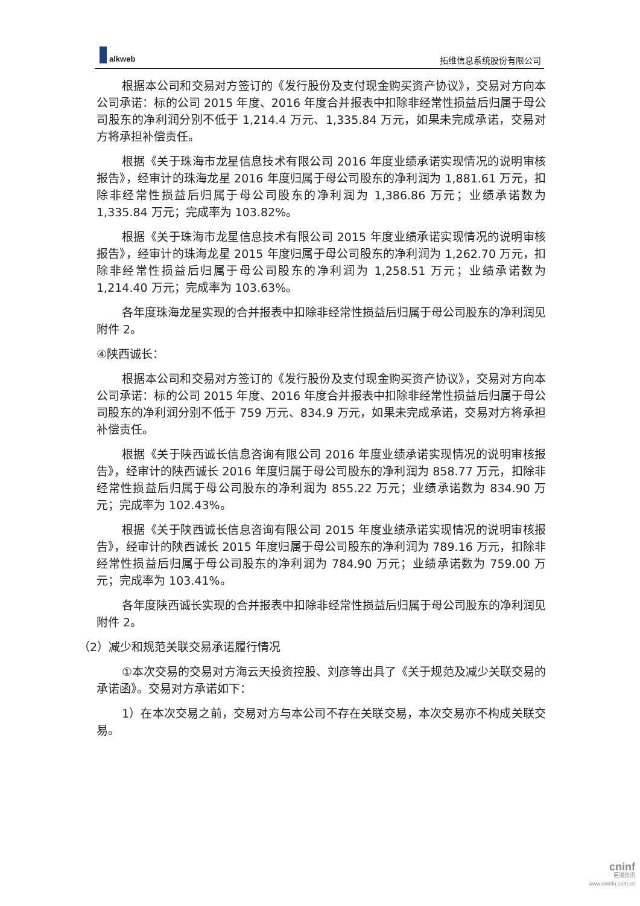alkweb
拓维信息系统股份有限公司
根据本公司和交易对方签订的《发行股份及支付现金购买资产协议》，交易对方向本公司承诺：标的公司 2015 年度、2016 年度合并报表中扣除非经常性损益后归属于母公司股东的净利润分别不低于 1,214.4 万元、1,335.84 万元，如果未完成承诺，交易对方将承担补偿责任。
根据《关于珠海市龙星信息技术有限公司 2016 年度业绩承诺实现情况的说明审核报告》，经审计的珠海龙星 2016 年度归属于母公司股东的净利润为 1,881.61 万元，扣除非经常性损益后归属于母公司股东的净利润为 1,386.86 万元；业绩承诺数为 1,335.84 万元；完成率为 103.82%。
根据《关于珠海市龙星信息技术有限公司 2015 年度业绩承诺实现情况的说明审核报告》，经审计的珠海龙星 2015 年度归属于母公司股东的净利润为 1,262.70 万元，扣除非经常性损益后归属于母公司股东的净利润为 1,258.51 万元；业绩承诺数为 1,214.40 万元；完成率为 103.63%。
各年度珠海龙星实现的合并报表中扣除非经常性损益后归属于母公司股东的净利润见附件 2。
④陕西诚长：
根据本公司和交易对方签订的《发行股份及支付现金购买资产协议》，交易对方向本公司承诺：标的公司 2015 年度、2016 年度合并报表中扣除非经常性损益后归属于母公司股东的净利润分别不低于 759 万元、834.9 万元，如果未完成承诺，交易对方将承担补偿责任。
根据《关于陕西诚长信息咨询有限公司 2016 年度业绩承诺实现情况的说明审核报告》，经审计的陕西诚长 2016 年度归属于母公司股东的净利润为 858.77 万元，扣除非经常性损益后归属于母公司股东的净利润为 855.22 万元；业绩承诺数为 834.90 万元；完成率为 102.43%。
根据《关于陕西诚长信息咨询有限公司 2015 年度业绩承诺实现情况的说明审核报告》，经审计的陕西诚长 2015 年度归属于母公司股东的净利润为 789.16 万元，扣除非经常性损益后归属于母公司股东的净利润为 784.90 万元；业绩承诺数为 759.00 万元；完成率为 103.41%。
各年度陕西诚长实现的合并报表中扣除非经常性损益后归属于母公司股东的净利润见附件 2。
（2）减少和规范关联交易承诺履行情况
①本次交易的交易对方海云天投资控股、刘彦等出具了《关于规范及减少关联交易的承诺函》。交易对方承诺如下：
1）在本次交易之前，交易对方与本公司不存在关联交易，本次交易亦不构成关联交易。
cninf
巨潮资讯
www.cninfo.com.cn